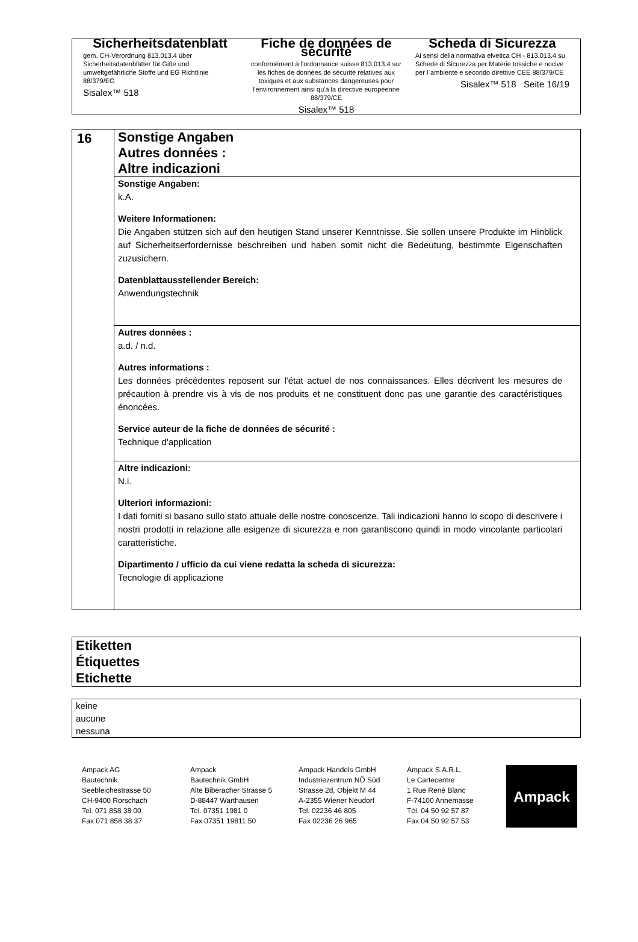Sicherheitsdatenblatt
gem. CH-Verordnung 813.013.4 über Sicherheitsdatenblätter für Gifte und umweltgefährliche Stoffe und EG Richtlinie 88/379/EG
Sisalex™ 518
Fiche de données de sécurité
conformément à l'ordonnance suisse 813.013.4 sur les fiches de données de sécurité relatives aux toxiques et aux substances dangereuses pour l'environnement ainsi qu'à la directive européenne 88/379/CE
Sisalex™ 518
Scheda di Sicurezza
Ai sensi della normativa elvetica CH - 813.013.4 su Schede di Sicurezza per Materie tossiche e nocive per l´ambiente e secondo direttive CEE 88/379/CE
Sisalex™ 518 Seite 16/19
16
Sonstige Angaben
Autres données :
Altre indicazioni
Sonstige Angaben:
k.A.
Weitere Informationen:
Die Angaben stützen sich auf den heutigen Stand unserer Kenntnisse. Sie sollen unsere Produkte im Hinblick auf Sicherheitserfordernisse beschreiben und haben somit nicht die Bedeutung, bestimmte Eigenschaften zuzusichern.
Datenblattausstellender Bereich:
Anwendungstechnik
Autres données :
a.d. / n.d.
Autres informations :
Les données précédentes reposent sur l'état actuel de nos connaissances. Elles décrivent les mesures de précaution à prendre vis à vis de nos produits et ne constituent donc pas une garantie des caractéristiques énoncées.
Service auteur de la fiche de données de sécurité :
Technique d'application
Altre indicazioni:
N.i.
Ulteriori informazioni:
I dati forniti si basano sullo stato attuale delle nostre conoscenze. Tali indicazioni hanno lo scopo di descrivere i nostri prodotti in relazione alle esigenze di sicurezza e non garantiscono quindi in modo vincolante particolari caratteristiche.
Dipartimento / ufficio da cui viene redatta la scheda di sicurezza:
Tecnologie di applicazione
Etiketten
Étiquettes
Etichette
keine
aucune
nessuna
Ampack AG
Bautechnik
Seebleichestrasse 50
CH-9400 Rorschach
Tel. 071 858 38 00
Fax 071 858 38 37
Ampack
Bautechnik GmbH
Alte Biberacher Strasse 5
D-88447 Warthausen
Tel. 07351 1981 0
Fax 07351 19811 50
Ampack Handels GmbH
Industriezentrum NÖ Süd
Strasse 2d, Objekt M 44
A-2355 Wiener Neudorf
Tel. 02236 46 805
Fax 02236 26 965
Ampack S.A.R.L.
Le Cartecentre
1 Rue René Blanc
F-74100 Annemasse
Tél. 04 50 92 57 87
Fax 04 50 92 57 53
Ampack